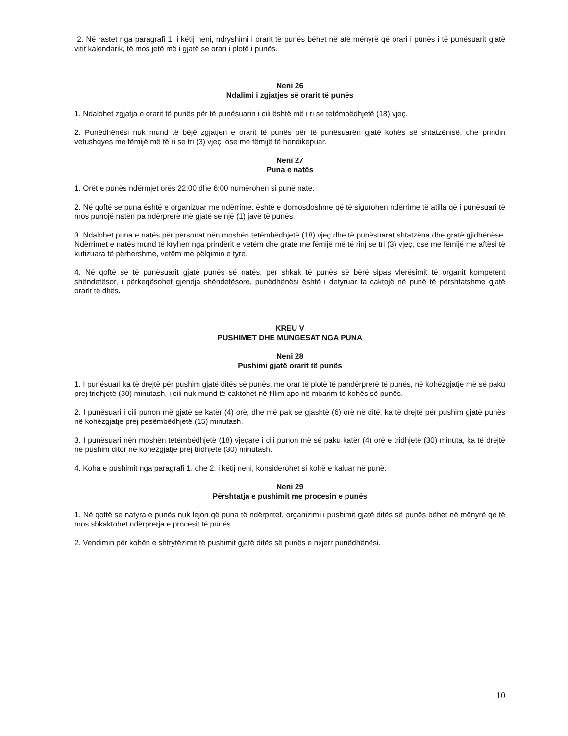2. Në rastet nga paragrafi 1. i këtij neni, ndryshimi i orarit të punës bëhet në atë mënyrë që orari i punës i të punësuarit gjatë vitit kalendarik, të mos jetë më i gjatë se orari i plotë i punës.
Neni 26
Ndalimi i zgjatjes së orarit të punës
1. Ndalohet zgjatja e orarit të punës për të punësuarin i cili është më i ri se tetëmbëdhjetë (18) vjeç.
2. Punëdhënësi nuk mund të bëjë zgjatjen e orarit të punës për të punësuarën gjatë kohës së shtatzënisë, dhe prindin vetushqyes me fëmijë më të ri se tri (3) vjeç, ose me fëmijë të hendikepuar.
Neni 27
Puna e natës
1. Orët e punës ndërmjet orës 22:00 dhe 6:00 numërohen si punë nate.
2. Në qoftë se puna është e organizuar me ndërrime, është e domosdoshme që të sigurohen ndërrime të atilla që i punësuari të mos punojë natën pa ndërprerë më gjatë se një (1) javë të punës.
3. Ndalohet puna e natës për personat nën moshën tetëmbëdhjetë (18) vjeç dhe të punësuarat shtatzëna dhe gratë gjidhënëse. Ndërrimet e natës mund të kryhen nga prindërit e vetëm dhe gratë me fëmijë më të rinj se tri (3) vjeç, ose me fëmijë me aftësi të kufizuara të përhershme, vetëm me pëlqimin e tyre.
4. Në qoftë se të punësuarit gjatë punës së natës, për shkak të punës së bërë sipas vlerësimit të organit kompetent shëndetësor, i përkeqësohet gjendja shëndetësore, punëdhënësi është i detyruar ta caktojë në punë të përshtatshme gjatë orarit të ditës.
KREU V
PUSHIMET DHE MUNGESAT NGA PUNA
Neni 28
Pushimi gjatë orarit të punës
1. I punësuari ka të drejtë për pushim gjatë ditës së punës, me orar të plotë të pandërprerë të punës, në kohëzgjatje më së paku prej tridhjetë (30) minutash, i cili nuk mund të caktohet në fillim apo në mbarim të kohës së punës.
2. I punësuari i cili punon më gjatë se katër (4) orë, dhe më pak se gjashtë (6) orë në ditë, ka të drejtë për pushim gjatë punës në kohëzgjatje prej pesëmbëdhjetë (15) minutash.
3. I punësuari nën moshën tetëmbëdhjetë (18) vjeçare i cili punon më së paku katër (4) orë e tridhjetë (30) minuta, ka të drejtë në pushim ditor në kohëzgjatje prej tridhjetë (30) minutash.
4. Koha e pushimit nga paragrafi 1. dhe 2. i këtij neni, konsiderohet si kohë e kaluar në punë.
Neni 29
Përshtatja e pushimit me procesin e punës
1. Në qoftë se natyra e punës nuk lejon që puna të ndërpritet, organizimi i pushimit gjatë ditës së punës bëhet në mënyrë që të mos shkaktohet ndërprerja e procesit të punës.
2. Vendimin për kohën e shfrytëzimit të pushimit gjatë ditës së punës e nxjerr punëdhënësi.
10